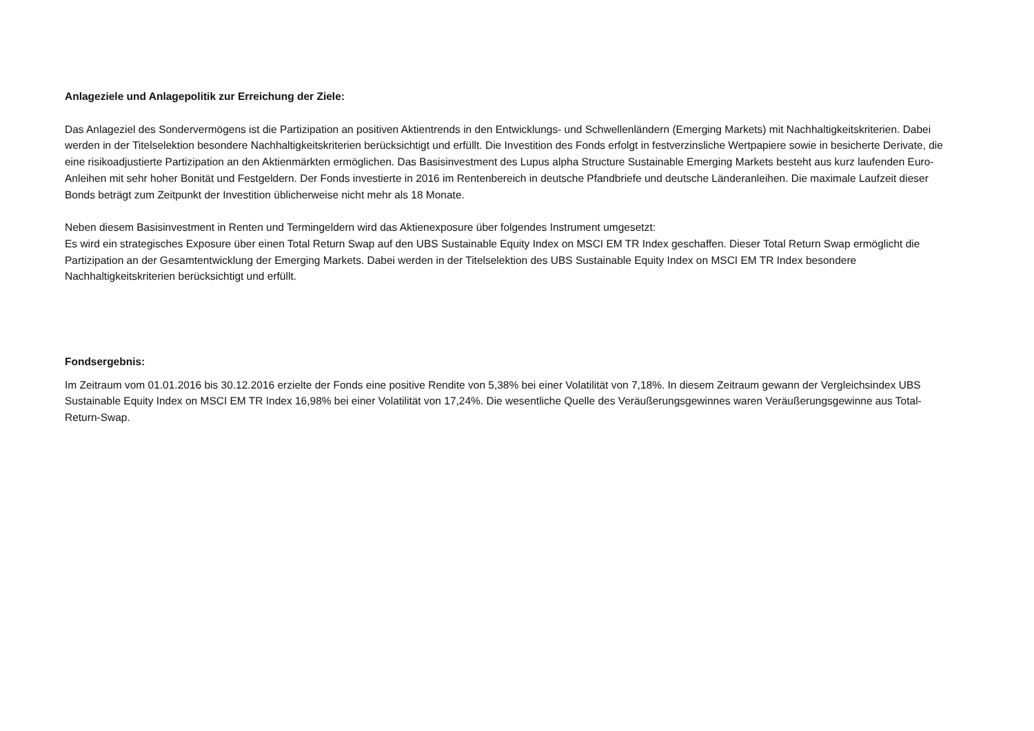Anlageziele und Anlagepolitik zur Erreichung der Ziele:
Das Anlageziel des Sondervermögens ist die Partizipation an positiven Aktientrends in den Entwicklungs- und Schwellenländern (Emerging Markets) mit Nachhaltigkeitskriterien. Dabei werden in der Titelselektion besondere Nachhaltigkeitskriterien berücksichtigt und erfüllt. Die Investition des Fonds erfolgt in festverzinsliche Wertpapiere sowie in besicherte Derivate, die eine risikoadjustierte Partizipation an den Aktienmärkten ermöglichen. Das Basisinvestment des Lupus alpha Structure Sustainable Emerging Markets besteht aus kurz laufenden Euro-Anleihen mit sehr hoher Bonität und Festgeldern. Der Fonds investierte in 2016 im Rentenbereich in deutsche Pfandbriefe und deutsche Länderanleihen. Die maximale Laufzeit dieser Bonds beträgt zum Zeitpunkt der Investition üblicherweise nicht mehr als 18 Monate.
Neben diesem Basisinvestment in Renten und Termingeldern wird das Aktienexposure über folgendes Instrument umgesetzt:
Es wird ein strategisches Exposure über einen Total Return Swap auf den UBS Sustainable Equity Index on MSCI EM TR Index geschaffen. Dieser Total Return Swap ermöglicht die Partizipation an der Gesamtentwicklung der Emerging Markets. Dabei werden in der Titelselektion des UBS Sustainable Equity Index on MSCI EM TR Index besondere Nachhaltigkeitskriterien berücksichtigt und erfüllt.
Fondsergebnis:
Im Zeitraum vom 01.01.2016 bis 30.12.2016 erzielte der Fonds eine positive Rendite von 5,38% bei einer Volatilität von 7,18%. In diesem Zeitraum gewann der Vergleichsindex UBS Sustainable Equity Index on MSCI EM TR Index 16,98% bei einer Volatilität von 17,24%. Die wesentliche Quelle des Veräußerungsgewinnes waren Veräußerungsgewinne aus Total-Return-Swap.